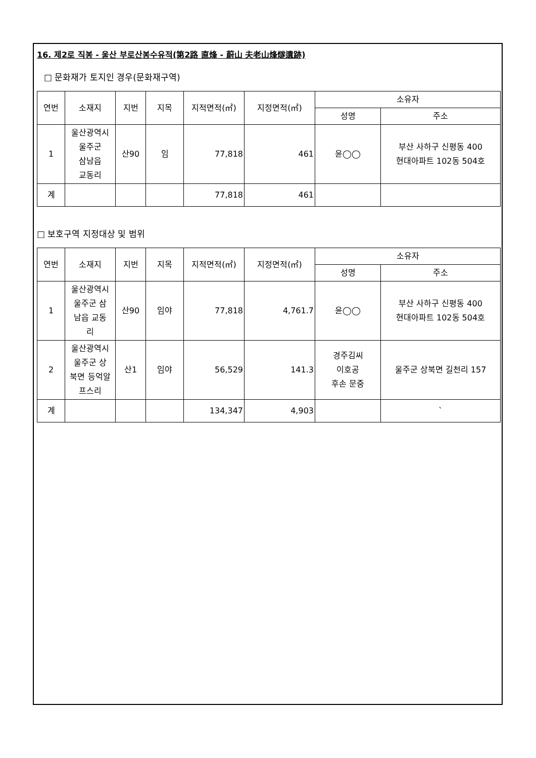16. 제2로 직봉 - 울산 부로산봉수유적(第2路 直烽 - 蔚山 夫老山烽燧遺跡)
□ 문화재가 토지인 경우(문화재구역)
| 연번 | 소재지 | 지번 | 지목 | 지적면적(㎡) | 지정면적(㎡) | 소유자 | |
| --- | --- | --- | --- | --- | --- | --- | --- |
| | | | | | | 성명 | 주소 |
| 1 | 울산광역시 울주군 삼남읍 교동리 | 산90 | 임 | 77,818 | 461 | 윤◯◯ | 부산 사하구 신평동 400 현대아파트 102동 504호 |
| 계 | | | | 77,818 | 461 | | |
□ 보호구역 지정대상 및 범위
| 연번 | 소재지 | 지번 | 지목 | 지적면적(㎡) | 지정면적(㎡) | 소유자 | |
| --- | --- | --- | --- | --- | --- | --- | --- |
| | | | | | | 성명 | 주소 |
| 1 | 울산광역시 울주군 삼 남읍 교동 리 | 산90 | 임야 | 77,818 | 4,761.7 | 윤◯◯ | 부산 사하구 신평동 400 현대아파트 102동 504호 |
| 2 | 울산광역시 울주군 상 북면 등억알 프스리 | 산1 | 임야 | 56,529 | 141.3 | 경주김씨 이호공 후손 문중 | 울주군 상북면 길천리 157 |
| 계 | | | | 134,347 | 4,903 | | ` |